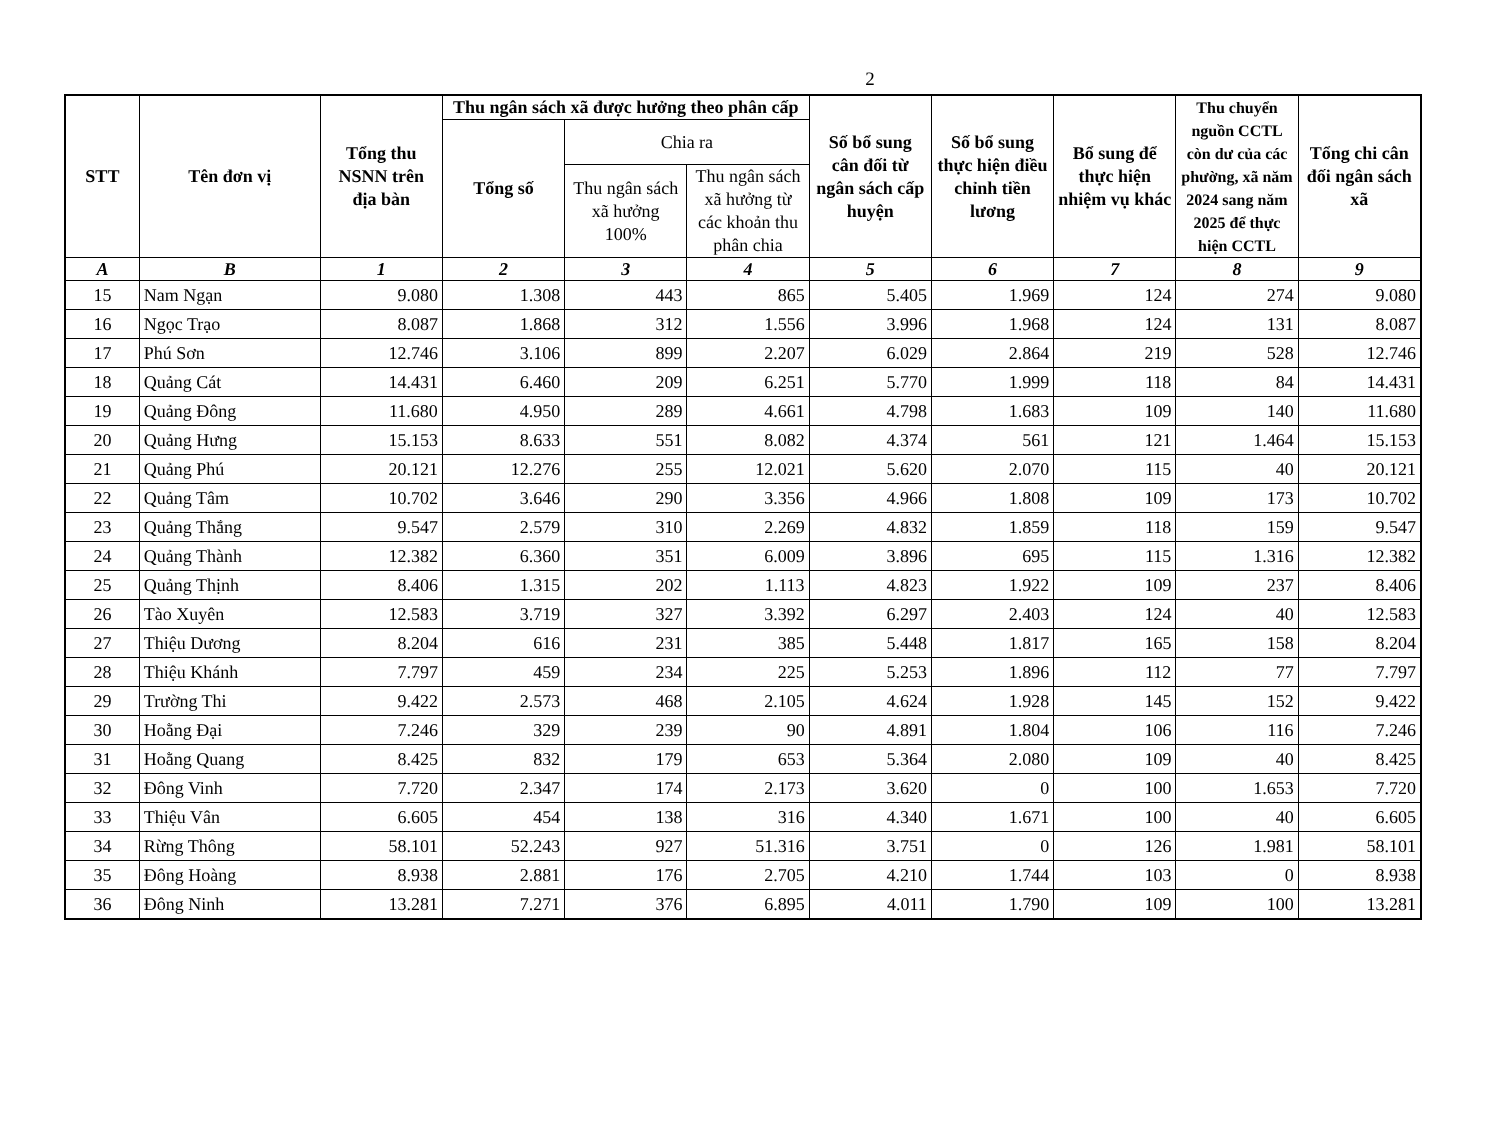2
| STT | Tên đơn vị | Tổng thu NSNN trên địa bàn | Thu ngân sách xã được hưởng theo phân cấp | | | Số bổ sung cân đối từ ngân sách cấp huyện | Số bổ sung thực hiện điều chỉnh tiền lương | Bổ sung để thực hiện nhiệm vụ khác | Thu chuyển nguồn CCTL còn dư của các phường, xã năm 2024 sang năm 2025 để thực hiện CCTL | Tổng chi cân đối ngân sách xã |
| --- | --- | --- | --- | --- | --- | --- | --- | --- | --- | --- |
| | | | Tổng số | Chia ra | | | | | | |
| | | | | Thu ngân sách xã hưởng 100% | Thu ngân sách xã hưởng từ các khoản thu phân chia | | | | | |
| A | B | 1 | 2 | 3 | 4 | 5 | 6 | 7 | 8 | 9 |
| 15 | Nam Ngạn | 9.080 | 1.308 | 443 | 865 | 5.405 | 1.969 | 124 | 274 | 9.080 |
| 16 | Ngọc Trạo | 8.087 | 1.868 | 312 | 1.556 | 3.996 | 1.968 | 124 | 131 | 8.087 |
| 17 | Phú Sơn | 12.746 | 3.106 | 899 | 2.207 | 6.029 | 2.864 | 219 | 528 | 12.746 |
| 18 | Quảng Cát | 14.431 | 6.460 | 209 | 6.251 | 5.770 | 1.999 | 118 | 84 | 14.431 |
| 19 | Quảng Đông | 11.680 | 4.950 | 289 | 4.661 | 4.798 | 1.683 | 109 | 140 | 11.680 |
| 20 | Quảng Hưng | 15.153 | 8.633 | 551 | 8.082 | 4.374 | 561 | 121 | 1.464 | 15.153 |
| 21 | Quảng Phú | 20.121 | 12.276 | 255 | 12.021 | 5.620 | 2.070 | 115 | 40 | 20.121 |
| 22 | Quảng Tâm | 10.702 | 3.646 | 290 | 3.356 | 4.966 | 1.808 | 109 | 173 | 10.702 |
| 23 | Quảng Thắng | 9.547 | 2.579 | 310 | 2.269 | 4.832 | 1.859 | 118 | 159 | 9.547 |
| 24 | Quảng Thành | 12.382 | 6.360 | 351 | 6.009 | 3.896 | 695 | 115 | 1.316 | 12.382 |
| 25 | Quảng Thịnh | 8.406 | 1.315 | 202 | 1.113 | 4.823 | 1.922 | 109 | 237 | 8.406 |
| 26 | Tào Xuyên | 12.583 | 3.719 | 327 | 3.392 | 6.297 | 2.403 | 124 | 40 | 12.583 |
| 27 | Thiệu Dương | 8.204 | 616 | 231 | 385 | 5.448 | 1.817 | 165 | 158 | 8.204 |
| 28 | Thiệu Khánh | 7.797 | 459 | 234 | 225 | 5.253 | 1.896 | 112 | 77 | 7.797 |
| 29 | Trường Thi | 9.422 | 2.573 | 468 | 2.105 | 4.624 | 1.928 | 145 | 152 | 9.422 |
| 30 | Hoằng Đại | 7.246 | 329 | 239 | 90 | 4.891 | 1.804 | 106 | 116 | 7.246 |
| 31 | Hoằng Quang | 8.425 | 832 | 179 | 653 | 5.364 | 2.080 | 109 | 40 | 8.425 |
| 32 | Đông Vinh | 7.720 | 2.347 | 174 | 2.173 | 3.620 | 0 | 100 | 1.653 | 7.720 |
| 33 | Thiệu Vân | 6.605 | 454 | 138 | 316 | 4.340 | 1.671 | 100 | 40 | 6.605 |
| 34 | Rừng Thông | 58.101 | 52.243 | 927 | 51.316 | 3.751 | 0 | 126 | 1.981 | 58.101 |
| 35 | Đông Hoàng | 8.938 | 2.881 | 176 | 2.705 | 4.210 | 1.744 | 103 | 0 | 8.938 |
| 36 | Đông Ninh | 13.281 | 7.271 | 376 | 6.895 | 4.011 | 1.790 | 109 | 100 | 13.281 |